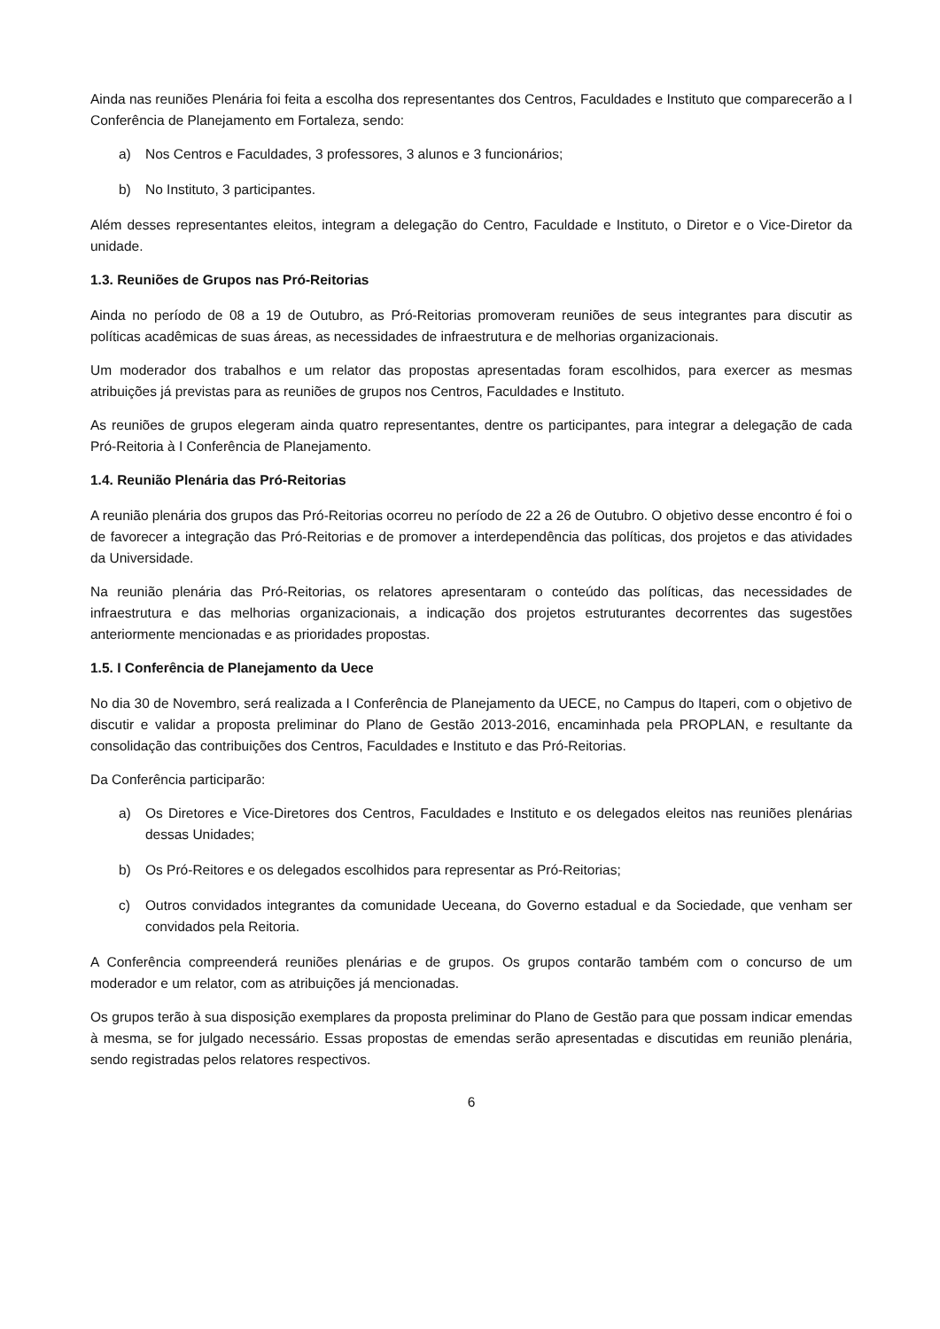Ainda nas reuniões Plenária foi feita a escolha dos representantes dos Centros, Faculdades e Instituto que comparecerão a I Conferência de Planejamento em Fortaleza, sendo:
a) Nos Centros e Faculdades, 3 professores, 3 alunos e 3 funcionários;
b) No Instituto, 3 participantes.
Além desses representantes eleitos, integram a delegação do Centro, Faculdade e Instituto, o Diretor e o Vice-Diretor da unidade.
1.3. Reuniões de Grupos nas Pró-Reitorias
Ainda no período de 08 a 19 de Outubro, as Pró-Reitorias promoveram reuniões de seus integrantes para discutir as políticas acadêmicas de suas áreas, as necessidades de infraestrutura e de melhorias organizacionais.
Um moderador dos trabalhos e um relator das propostas apresentadas foram escolhidos, para exercer as mesmas atribuições já previstas para as reuniões de grupos nos Centros, Faculdades e Instituto.
As reuniões de grupos elegeram ainda quatro representantes, dentre os participantes, para integrar a delegação de cada Pró-Reitoria à I Conferência de Planejamento.
1.4. Reunião Plenária das Pró-Reitorias
A reunião plenária dos grupos das Pró-Reitorias ocorreu no período de 22 a 26 de Outubro. O objetivo desse encontro é foi o de favorecer a integração das Pró-Reitorias e de promover a interdependência das políticas, dos projetos e das atividades da Universidade.
Na reunião plenária das Pró-Reitorias, os relatores apresentaram o conteúdo das políticas, das necessidades de infraestrutura e das melhorias organizacionais, a indicação dos projetos estruturantes decorrentes das sugestões anteriormente mencionadas e as prioridades propostas.
1.5. I Conferência de Planejamento da Uece
No dia 30 de Novembro, será realizada a I Conferência de Planejamento da UECE, no Campus do Itaperi, com o objetivo de discutir e validar a proposta preliminar do Plano de Gestão 2013-2016, encaminhada pela PROPLAN, e resultante da consolidação das contribuições dos Centros, Faculdades e Instituto e das Pró-Reitorias.
Da Conferência participarão:
a) Os Diretores e Vice-Diretores dos Centros, Faculdades e Instituto e os delegados eleitos nas reuniões plenárias dessas Unidades;
b) Os Pró-Reitores e os delegados escolhidos para representar as Pró-Reitorias;
c) Outros convidados integrantes da comunidade Ueceana, do Governo estadual e da Sociedade, que venham ser convidados pela Reitoria.
A Conferência compreenderá reuniões plenárias e de grupos. Os grupos contarão também com o concurso de um moderador e um relator, com as atribuições já mencionadas.
Os grupos terão à sua disposição exemplares da proposta preliminar do Plano de Gestão para que possam indicar emendas à mesma, se for julgado necessário. Essas propostas de emendas serão apresentadas e discutidas em reunião plenária, sendo registradas pelos relatores respectivos.
6